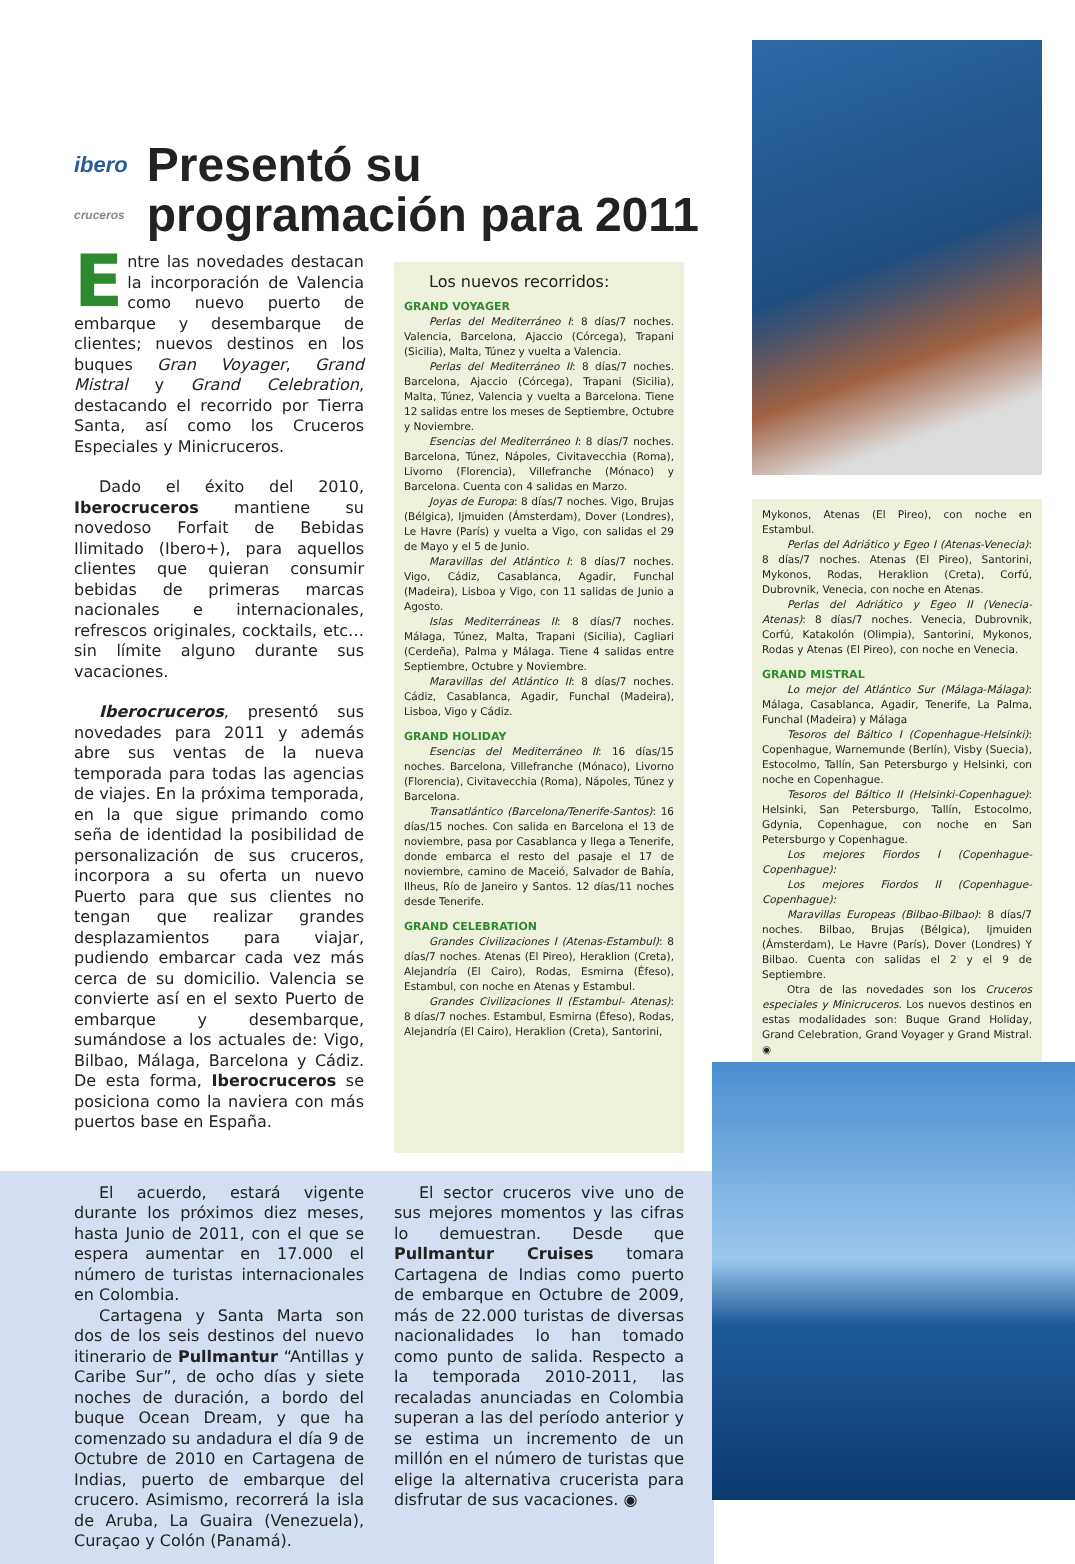ibero
cruceros Presentó su programación para 2011
Entre las novedades destacan la incorporación de Valencia como nuevo puerto de embarque y desembarque de clientes; nuevos destinos en los buques Gran Voyager, Grand Mistral y Grand Celebration, destacando el recorrido por Tierra Santa, así como los Cruceros Especiales y Minicruceros.
Dado el éxito del 2010, Iberocruceros mantiene su novedoso Forfait de Bebidas Ilimitado (Ibero+), para aquellos clientes que quieran consumir bebidas de primeras marcas nacionales e internacionales, refrescos originales, cocktails, etc… sin límite alguno durante sus vacaciones.
Iberocruceros, presentó sus novedades para 2011 y además abre sus ventas de la nueva temporada para todas las agencias de viajes. En la próxima temporada, en la que sigue primando como seña de identidad la posibilidad de personalización de sus cruceros, incorpora a su oferta un nuevo Puerto para que sus clientes no tengan que realizar grandes desplazamientos para viajar, pudiendo embarcar cada vez más cerca de su domicilio. Valencia se convierte así en el sexto Puerto de embarque y desembarque, sumándose a los actuales de: Vigo, Bilbao, Málaga, Barcelona y Cádiz. De esta forma, Iberocruceros se posiciona como la naviera con más puertos base en España.
Los nuevos recorridos:
GRAND VOYAGER
Perlas del Mediterráneo I: 8 días/7 noches. Valencia, Barcelona, Ajaccio (Córcega), Trapani (Sicilia), Malta, Túnez y vuelta a Valencia.
Perlas del Mediterráneo II: 8 días/7 noches. Barcelona, Ajaccio (Córcega), Trapani (Sicilia), Malta, Túnez, Valencia y vuelta a Barcelona. Tiene 12 salidas entre los meses de Septiembre, Octubre y Noviembre.
Esencias del Mediterráneo I: 8 días/7 noches. Barcelona, Túnez, Nápoles, Civitavecchia (Roma), Livorno (Florencia), Villefranche (Mónaco) y Barcelona. Cuenta con 4 salidas en Marzo.
Joyas de Europa: 8 días/7 noches. Vigo, Brujas (Bélgica), Ijmuiden (Ámsterdam), Dover (Londres), Le Havre (París) y vuelta a Vigo, con salidas el 29 de Mayo y el 5 de Junio.
Maravillas del Atlántico I: 8 días/7 noches. Vigo, Cádiz, Casablanca, Agadir, Funchal (Madeira), Lisboa y Vigo, con 11 salidas de Junio a Agosto.
Islas Mediterráneas II: 8 días/7 noches. Málaga, Túnez, Malta, Trapani (Sicilia), Cagliari (Cerdeña), Palma y Málaga. Tiene 4 salidas entre Septiembre, Octubre y Noviembre.
Maravillas del Atlántico II: 8 días/7 noches. Cádiz, Casablanca, Agadir, Funchal (Madeira), Lisboa, Vigo y Cádiz.
GRAND HOLIDAY
Esencias del Mediterráneo II: 16 días/15 noches. Barcelona, Villefranche (Mónaco), Livorno (Florencia), Civitavecchia (Roma), Nápoles, Túnez y Barcelona.
Transatlántico (Barcelona/Tenerife-Santos): 16 días/15 noches. Con salida en Barcelona el 13 de noviembre, pasa por Casablanca y llega a Tenerife, donde embarca el resto del pasaje el 17 de noviembre, camino de Maceió, Salvador de Bahía, Ilheus, Río de Janeiro y Santos. 12 días/11 noches desde Tenerife.
GRAND CELEBRATION
Grandes Civilizaciones I (Atenas-Estambul): 8 días/7 noches. Atenas (El Pireo), Heraklion (Creta), Alejandría (El Cairo), Rodas, Esmirna (Éfeso), Estambul, con noche en Atenas y Estambul.
Grandes Civilizaciones II (Estambul- Atenas): 8 días/7 noches. Estambul, Esmirna (Éfeso), Rodas, Alejandría (El Cairo), Heraklion (Creta), Santorini,
Mykonos, Atenas (El Pireo), con noche en Estambul.
Perlas del Adriático y Egeo I (Atenas-Venecia): 8 días/7 noches. Atenas (El Pireo), Santorini, Mykonos, Rodas, Heraklion (Creta), Corfú, Dubrovnik, Venecia, con noche en Atenas.
Perlas del Adriático y Egeo II (Venecia-Atenas): 8 días/7 noches. Venecia, Dubrovnik, Corfú, Katakolón (Olimpia), Santorini, Mykonos, Rodas y Atenas (El Pireo), con noche en Venecia.
GRAND MISTRAL
Lo mejor del Atlántico Sur (Málaga-Málaga): Málaga, Casablanca, Agadir, Tenerife, La Palma, Funchal (Madeira) y Málaga
Tesoros del Báltico I (Copenhague-Helsinki): Copenhague, Warnemunde (Berlín), Visby (Suecia), Estocolmo, Tallín, San Petersburgo y Helsinki, con noche en Copenhague.
Tesoros del Báltico II (Helsinki-Copenhague): Helsinki, San Petersburgo, Tallín, Estocolmo, Gdynia, Copenhague, con noche en San Petersburgo y Copenhague.
Los mejores Fiordos I (Copenhague-Copenhague):
Los mejores Fiordos II (Copenhague-Copenhague):
Maravillas Europeas (Bilbao-Bilbao): 8 días/7 noches. Bilbao, Brujas (Bélgica), Ijmuiden (Ámsterdam), Le Havre (París), Dover (Londres) Y Bilbao. Cuenta con salidas el 2 y el 9 de Septiembre.
Otra de las novedades son los Cruceros especiales y Minicruceros. Los nuevos destinos en estas modalidades son: Buque Grand Holiday, Grand Celebration, Grand Voyager y Grand Mistral. ◉
El acuerdo, estará vigente durante los próximos diez meses, hasta Junio de 2011, con el que se espera aumentar en 17.000 el número de turistas internacionales en Colombia.
Cartagena y Santa Marta son dos de los seis destinos del nuevo itinerario de Pullmantur “Antillas y Caribe Sur”, de ocho días y siete noches de duración, a bordo del buque Ocean Dream, y que ha comenzado su andadura el día 9 de Octubre de 2010 en Cartagena de Indias, puerto de embarque del crucero. Asimismo, recorrerá la isla de Aruba, La Guaira (Venezuela), Curaçao y Colón (Panamá).
El sector cruceros vive uno de sus mejores momentos y las cifras lo demuestran. Desde que Pullmantur Cruises tomara Cartagena de Indias como puerto de embarque en Octubre de 2009, más de 22.000 turistas de diversas nacionalidades lo han tomado como punto de salida. Respecto a la temporada 2010-2011, las recaladas anunciadas en Colombia superan a las del período anterior y se estima un incremento de un millón en el número de turistas que elige la alternativa crucerista para disfrutar de sus vacaciones. ◉